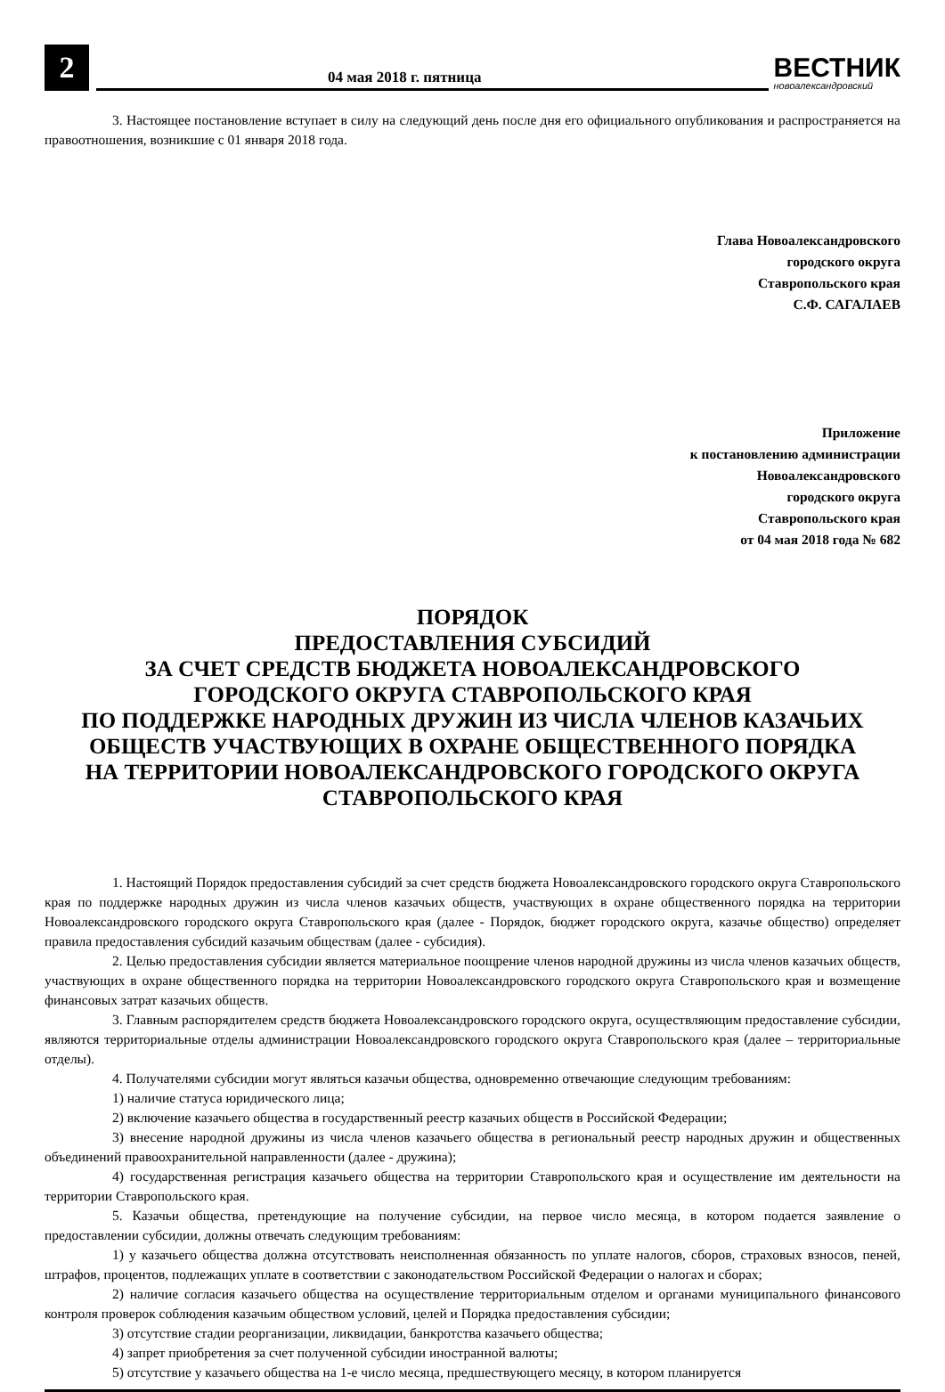2
04 мая 2018 г. пятница
ВЕСТНИК
новоалександровский
3. Настоящее постановление вступает в силу на следующий день после дня его официального опубликования и распространяется на правоотношения, возникшие с 01 января 2018 года.
Глава Новоалександровского
городского округа
Ставропольского края
С.Ф. САГАЛАЕВ
Приложение
к постановлению администрации
Новоалександровского
городского округа
Ставропольского края
от 04 мая 2018 года № 682
ПОРЯДОК
ПРЕДОСТАВЛЕНИЯ СУБСИДИЙ
ЗА СЧЕТ СРЕДСТВ БЮДЖЕТА НОВОАЛЕКСАНДРОВСКОГО
ГОРОДСКОГО ОКРУГА СТАВРОПОЛЬСКОГО КРАЯ
ПО ПОДДЕРЖКЕ НАРОДНЫХ ДРУЖИН ИЗ ЧИСЛА ЧЛЕНОВ КАЗАЧЬИХ
ОБЩЕСТВ УЧАСТВУЮЩИХ В ОХРАНЕ ОБЩЕСТВЕННОГО ПОРЯДКА
НА ТЕРРИТОРИИ НОВОАЛЕКСАНДРОВСКОГО ГОРОДСКОГО ОКРУГА
СТАВРОПОЛЬСКОГО КРАЯ
1. Настоящий Порядок предоставления субсидий за счет средств бюджета Новоалександровского городского округа Ставропольского края по поддержке народных дружин из числа членов казачьих обществ, участвующих в охране общественного порядка на территории Новоалександровского городского округа Ставропольского края (далее - Порядок, бюджет городского округа, казачье общество) определяет правила предоставления субсидий казачьим обществам (далее - субсидия).
2. Целью предоставления субсидии является материальное поощрение членов народной дружины из числа членов казачьих обществ, участвующих в охране общественного порядка на территории Новоалександровского городского округа Ставропольского края и возмещение финансовых затрат казачьих обществ.
3. Главным распорядителем средств бюджета Новоалександровского городского округа, осуществляющим предоставление субсидии, являются территориальные отделы администрации Новоалександровского городского округа Ставропольского края (далее – территориальные отделы).
4. Получателями субсидии могут являться казачьи общества, одновременно отвечающие следующим требованиям:
1) наличие статуса юридического лица;
2) включение казачьего общества в государственный реестр казачьих обществ в Российской Федерации;
3) внесение народной дружины из числа членов казачьего общества в региональный реестр народных дружин и общественных объединений правоохранительной направленности (далее - дружина);
4) государственная регистрация казачьего общества на территории Ставропольского края и осуществление им деятельности на территории Ставропольского края.
5. Казачьи общества, претендующие на получение субсидии, на первое число месяца, в котором подается заявление о предоставлении субсидии, должны отвечать следующим требованиям:
1) у казачьего общества должна отсутствовать неисполненная обязанность по уплате налогов, сборов, страховых взносов, пеней, штрафов, процентов, подлежащих уплате в соответствии с законодательством Российской Федерации о налогах и сборах;
2) наличие согласия казачьего общества на осуществление территориальным отделом и органами муниципального финансового контроля проверок соблюдения казачьим обществом условий, целей и Порядка предоставления субсидии;
3) отсутствие стадии реорганизации, ликвидации, банкротства казачьего общества;
4) запрет приобретения за счет полученной субсидии иностранной валюты;
5) отсутствие у казачьего общества на 1-е число месяца, предшествующего месяцу, в котором планируется